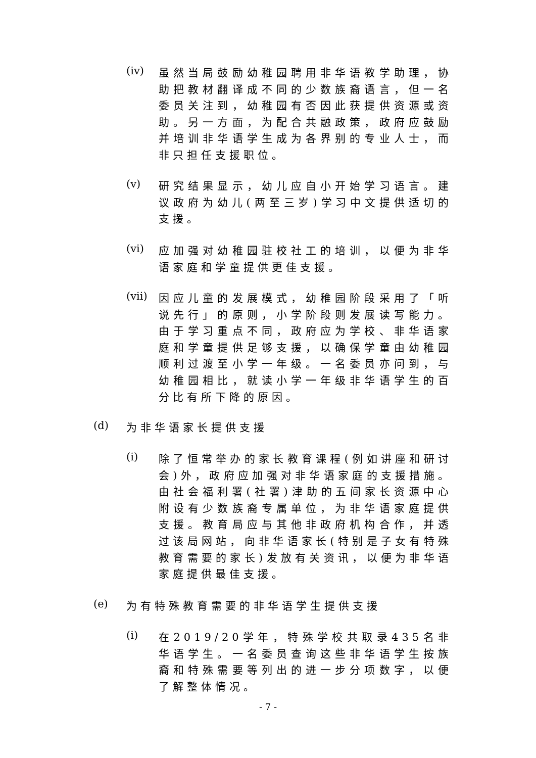(iv)
虽然当局鼓励幼稚园聘用非华语教学助理，协助把教材翻译成不同的少数族裔语言，但一名委员关注到，幼稚园有否因此获提供资源或资助。另一方面，为配合共融政策，政府应鼓励并培训非华语学生成为各界别的专业人士，而非只担任支援职位。
(v)
研究结果显示，幼儿应自小开始学习语言。建议政府为幼儿(两至三岁)学习中文提供适切的支援。
(vi)
应加强对幼稚园驻校社工的培训，以便为非华语家庭和学童提供更佳支援。
(vii)
因应儿童的发展模式，幼稚园阶段采用了「听说先行」的原则，小学阶段则发展读写能力。由于学习重点不同，政府应为学校、非华语家庭和学童提供足够支援，以确保学童由幼稚园顺利过渡至小学一年级。一名委员亦问到，与幼稚园相比，就读小学一年级非华语学生的百分比有所下降的原因。
(d)
为非华语家长提供支援
(i)
除了恒常举办的家长教育课程(例如讲座和研讨会)外，政府应加强对非华语家庭的支援措施。由社会福利署(社署)津助的五间家长资源中心附设有少数族裔专属单位，为非华语家庭提供支援。教育局应与其他非政府机构合作，并透过该局网站，向非华语家长(特别是子女有特殊教育需要的家长)发放有关资讯，以便为非华语家庭提供最佳支援。
(e)
为有特殊教育需要的非华语学生提供支援
(i)
在2019/20学年，特殊学校共取录435名非华语学生。一名委员查询这些非华语学生按族裔和特殊需要等列出的进一步分项数字，以便了解整体情况。
- 7 -